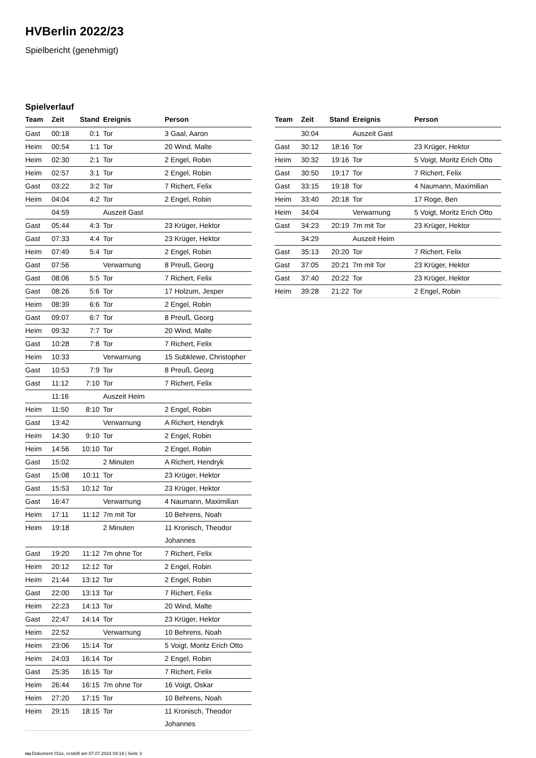HVBerlin 2022/23
Spielbericht (genehmigt)
Spielverlauf
| Team | Zeit | Stand | Ereignis | Person |
| --- | --- | --- | --- | --- |
| Gast | 00:18 | 0:1 | Tor | 3 Gaal, Aaron |
| Heim | 00:54 | 1:1 | Tor | 20 Wind, Malte |
| Heim | 02:30 | 2:1 | Tor | 2 Engel, Robin |
| Heim | 02:57 | 3:1 | Tor | 2 Engel, Robin |
| Gast | 03:22 | 3:2 | Tor | 7 Richert, Felix |
| Heim | 04:04 | 4:2 | Tor | 2 Engel, Robin |
| | 04:59 | | Auszeit Gast | |
| Gast | 05:44 | 4:3 | Tor | 23 Krüger, Hektor |
| Gast | 07:33 | 4:4 | Tor | 23 Krüger, Hektor |
| Heim | 07:49 | 5:4 | Tor | 2 Engel, Robin |
| Gast | 07:56 | | Verwarnung | 8 Preuß, Georg |
| Gast | 08:06 | 5:5 | Tor | 7 Richert, Felix |
| Gast | 08:26 | 5:6 | Tor | 17 Holzum, Jesper |
| Heim | 08:39 | 6:6 | Tor | 2 Engel, Robin |
| Gast | 09:07 | 6:7 | Tor | 8 Preuß, Georg |
| Heim | 09:32 | 7:7 | Tor | 20 Wind, Malte |
| Gast | 10:28 | 7:8 | Tor | 7 Richert, Felix |
| Heim | 10:33 | | Verwarnung | 15 Subklewe, Christopher |
| Gast | 10:53 | 7:9 | Tor | 8 Preuß, Georg |
| Gast | 11:12 | 7:10 | Tor | 7 Richert, Felix |
| | 11:16 | | Auszeit Heim | |
| Heim | 11:50 | 8:10 | Tor | 2 Engel, Robin |
| Gast | 13:42 | | Verwarnung | A Richert, Hendryk |
| Heim | 14:30 | 9:10 | Tor | 2 Engel, Robin |
| Heim | 14:56 | 10:10 | Tor | 2 Engel, Robin |
| Gast | 15:02 | | 2 Minuten | A Richert, Hendryk |
| Gast | 15:08 | 10:11 | Tor | 23 Krüger, Hektor |
| Gast | 15:53 | 10:12 | Tor | 23 Krüger, Hektor |
| Gast | 16:47 | | Verwarnung | 4 Naumann, Maximilian |
| Heim | 17:11 | 11:12 | 7m mit Tor | 10 Behrens, Noah |
| Heim | 19:18 | | 2 Minuten | 11 Kronisch, Theodor Johannes |
| Gast | 19:20 | 11:12 | 7m ohne Tor | 7 Richert, Felix |
| Heim | 20:12 | 12:12 | Tor | 2 Engel, Robin |
| Heim | 21:44 | 13:12 | Tor | 2 Engel, Robin |
| Gast | 22:00 | 13:13 | Tor | 7 Richert, Felix |
| Heim | 22:23 | 14:13 | Tor | 20 Wind, Malte |
| Gast | 22:47 | 14:14 | Tor | 23 Krüger, Hektor |
| Heim | 22:52 | | Verwarnung | 10 Behrens, Noah |
| Heim | 23:06 | 15:14 | Tor | 5 Voigt, Moritz Erich Otto |
| Heim | 24:03 | 16:14 | Tor | 2 Engel, Robin |
| Gast | 25:35 | 16:15 | Tor | 7 Richert, Felix |
| Heim | 26:44 | 16:15 | 7m ohne Tor | 16 Voigt, Oskar |
| Heim | 27:20 | 17:15 | Tor | 10 Behrens, Noah |
| Heim | 29:15 | 18:15 | Tor | 11 Kronisch, Theodor Johannes |
| Team | Zeit | Stand | Ereignis | Person |
| --- | --- | --- | --- | --- |
| | 30:04 | | Auszeit Gast | |
| Gast | 30:12 | 18:16 | Tor | 23 Krüger, Hektor |
| Heim | 30:32 | 19:16 | Tor | 5 Voigt, Moritz Erich Otto |
| Gast | 30:50 | 19:17 | Tor | 7 Richert, Felix |
| Gast | 33:15 | 19:18 | Tor | 4 Naumann, Maximilian |
| Heim | 33:40 | 20:18 | Tor | 17 Roge, Ben |
| Heim | 34:04 | | Verwarnung | 5 Voigt, Moritz Erich Otto |
| Gast | 34:23 | 20:19 | 7m mit Tor | 23 Krüger, Hektor |
| | 34:29 | | Auszeit Heim | |
| Gast | 35:13 | 20:20 | Tor | 7 Richert, Felix |
| Gast | 37:05 | 20:21 | 7m mit Tor | 23 Krüger, Hektor |
| Gast | 37:40 | 20:22 | Tor | 23 Krüger, Hektor |
| Heim | 39:28 | 21:22 | Tor | 2 Engel, Robin |
nu.Dokument 011e, erstellt am 07.07.2024 04:19 | Seite 3